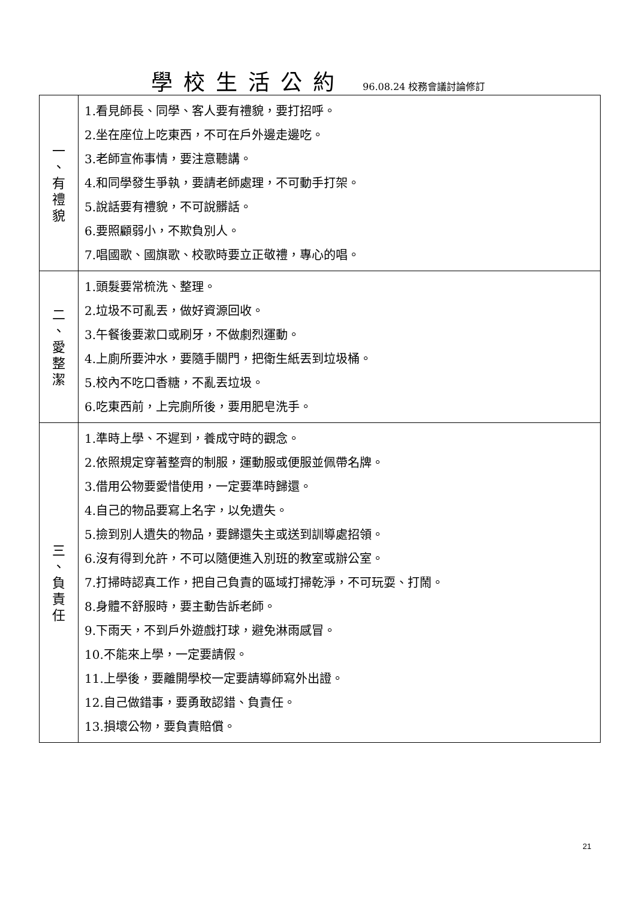學校生活公約 96.08.24 校務會議討論修訂
| 一 、 有 禮 貌 | 1.看見師長、同學、客人要有禮貌，要打招呼。 2.坐在座位上吃東西，不可在戶外邊走邊吃。 3.老師宣佈事情，要注意聽講。 4.和同學發生爭執，要請老師處理，不可動手打架。 5.說話要有禮貌，不可說髒話。 6.要照顧弱小，不欺負別人。 7.唱國歌、國旗歌、校歌時要立正敬禮，專心的唱。 |
| 二 、 愛 整 潔 | 1.頭髮要常梳洗、整理。 2.垃圾不可亂丟，做好資源回收。 3.午餐後要漱口或刷牙，不做劇烈運動。 4.上廁所要沖水，要隨手關門，把衛生紙丟到垃圾桶。 5.校內不吃口香糖，不亂丟垃圾。 6.吃東西前，上完廁所後，要用肥皂洗手。 |
| 三 、 負 責 任 | 1.準時上學、不遲到，養成守時的觀念。 2.依照規定穿著整齊的制服，運動服或便服並佩帶名牌。 3.借用公物要愛惜使用，一定要準時歸還。 4.自己的物品要寫上名字，以免遺失。 5.撿到別人遺失的物品，要歸還失主或送到訓導處招領。 6.沒有得到允許，不可以隨便進入別班的教室或辦公室。 7.打掃時認真工作，把自己負責的區域打掃乾淨，不可玩耍、打鬧。 8.身體不舒服時，要主動告訴老師。 9.下雨天，不到戶外遊戲打球，避免淋雨感冒。 10.不能來上學，一定要請假。 11.上學後，要離開學校一定要請導師寫外出證。 12.自己做錯事，要勇敢認錯、負責任。 13.損壞公物，要負責賠償。 |
21